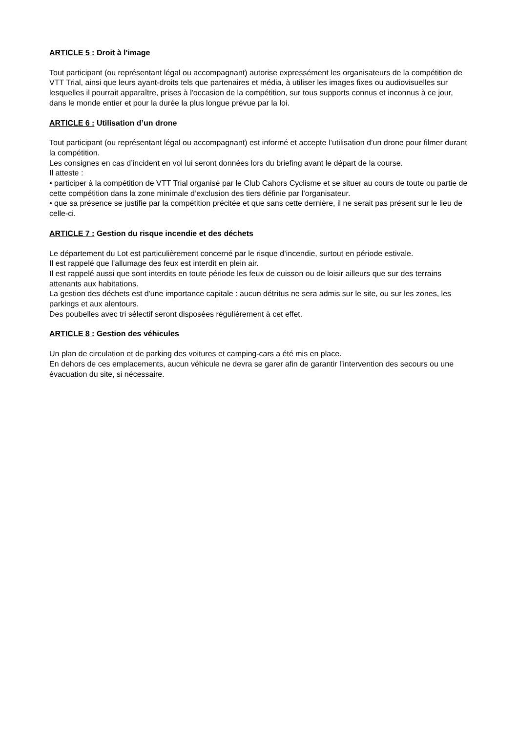ARTICLE 5 : Droit à l'image
Tout participant (ou représentant légal ou accompagnant) autorise expressément les organisateurs de la compétition de VTT Trial, ainsi que leurs ayant-droits tels que partenaires et média, à utiliser les images fixes ou audiovisuelles sur lesquelles il pourrait apparaître, prises à l'occasion de la compétition, sur tous supports connus et inconnus à ce jour, dans le monde entier et pour la durée la plus longue prévue par la loi.
ARTICLE 6 : Utilisation d’un drone
Tout participant (ou représentant légal ou accompagnant) est informé et accepte l’utilisation d’un drone pour filmer durant la compétition.
Les consignes en cas d’incident en vol lui seront données lors du briefing avant le départ de la course.
Il atteste :
• participer à la compétition de VTT Trial organisé par le Club Cahors Cyclisme et se situer au cours de toute ou partie de cette compétition dans la zone minimale d’exclusion des tiers définie par l’organisateur.
• que sa présence se justifie par la compétition précitée et que sans cette dernière, il ne serait pas présent sur le lieu de celle-ci.
ARTICLE 7 : Gestion du risque incendie et des déchets
Le département du Lot est particulièrement concerné par le risque d’incendie, surtout en période estivale.
Il est rappelé que l’allumage des feux est interdit en plein air.
Il est rappelé aussi que sont interdits en toute période les feux de cuisson ou de loisir ailleurs que sur des terrains attenants aux habitations.
La gestion des déchets est d'une importance capitale : aucun détritus ne sera admis sur le site, ou sur les zones, les parkings et aux alentours.
Des poubelles avec tri sélectif seront disposées régulièrement à cet effet.
ARTICLE 8 : Gestion des véhicules
Un plan de circulation et de parking des voitures et camping-cars a été mis en place.
En dehors de ces emplacements, aucun véhicule ne devra se garer afin de garantir l’intervention des secours ou une évacuation du site, si nécessaire.